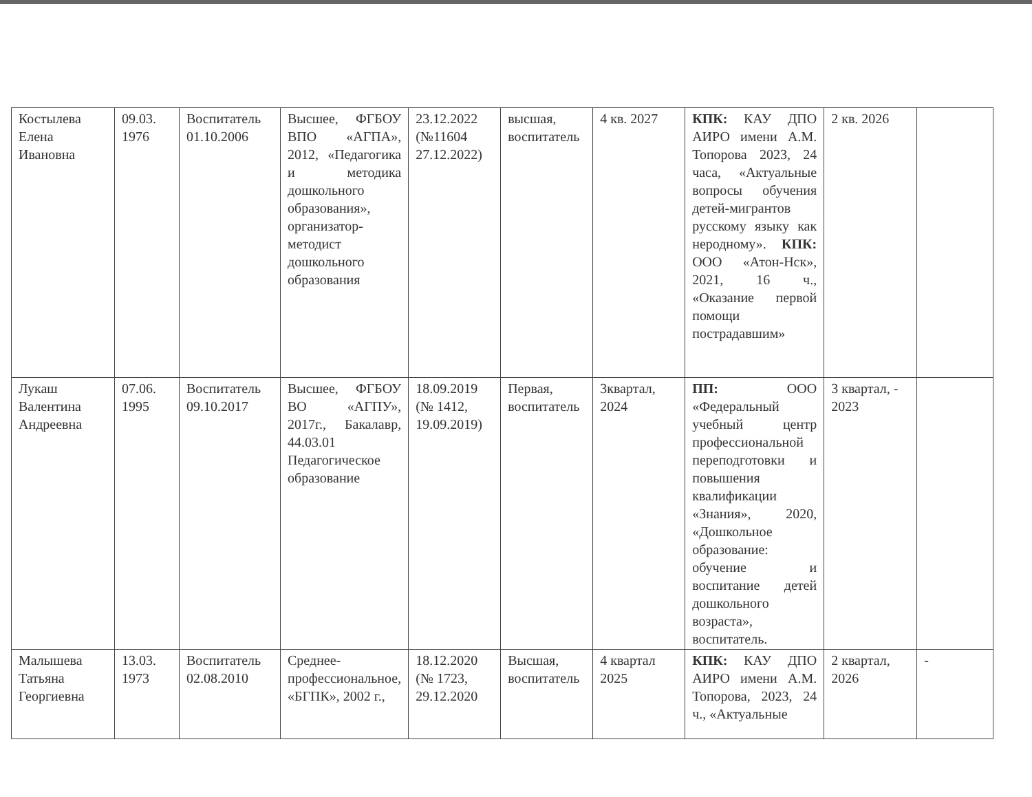| Костылева Елена Ивановна | 09.03. 1976 | Воспитатель 01.10.2006 | Высшее, ФГБОУ ВПО «АГПА», 2012, «Педагогика и методика дошкольного образования», организатор-методист дошкольного образования | 23.12.2022 (№11604 27.12.2022) | высшая, воспитатель | 4 кв. 2027 | КПК: КАУ ДПО АИРО имени А.М. Топорова 2023, 24 часа, «Актуальные вопросы обучения детей-мигрантов русскому языку как неродному». КПК: ООО «Атон-Нск», 2021, 16 ч., «Оказание первой помощи пострадавшим» | 2 кв. 2026 | |
| Лукаш Валентина Андреевна | 07.06. 1995 | Воспитатель 09.10.2017 | Высшее, ФГБОУ ВО «АГПУ», 2017г., Бакалавр, 44.03.01 Педагогическое образование | 18.09.2019 (№ 1412, 19.09.2019) | Первая, воспитатель | 3квартал, 2024 | ПП: ООО «Федеральный учебный центр профессиональной переподготовки и повышения квалификации «Знания», 2020, «Дошкольное образование: обучение и воспитание детей дошкольного возраста», воспитатель. | 3 квартал, - 2023 | |
| Малышева Татьяна Георгиевна | 13.03. 1973 | Воспитатель 02.08.2010 | Среднее-профессиональное, «БГПК», 2002 г., | 18.12.2020 (№ 1723, 29.12.2020 | Высшая, воспитатель | 4 квартал 2025 | КПК: КАУ ДПО АИРО имени А.М. Топорова, 2023, 24 ч., «Актуальные | 2 квартал, 2026 | - |